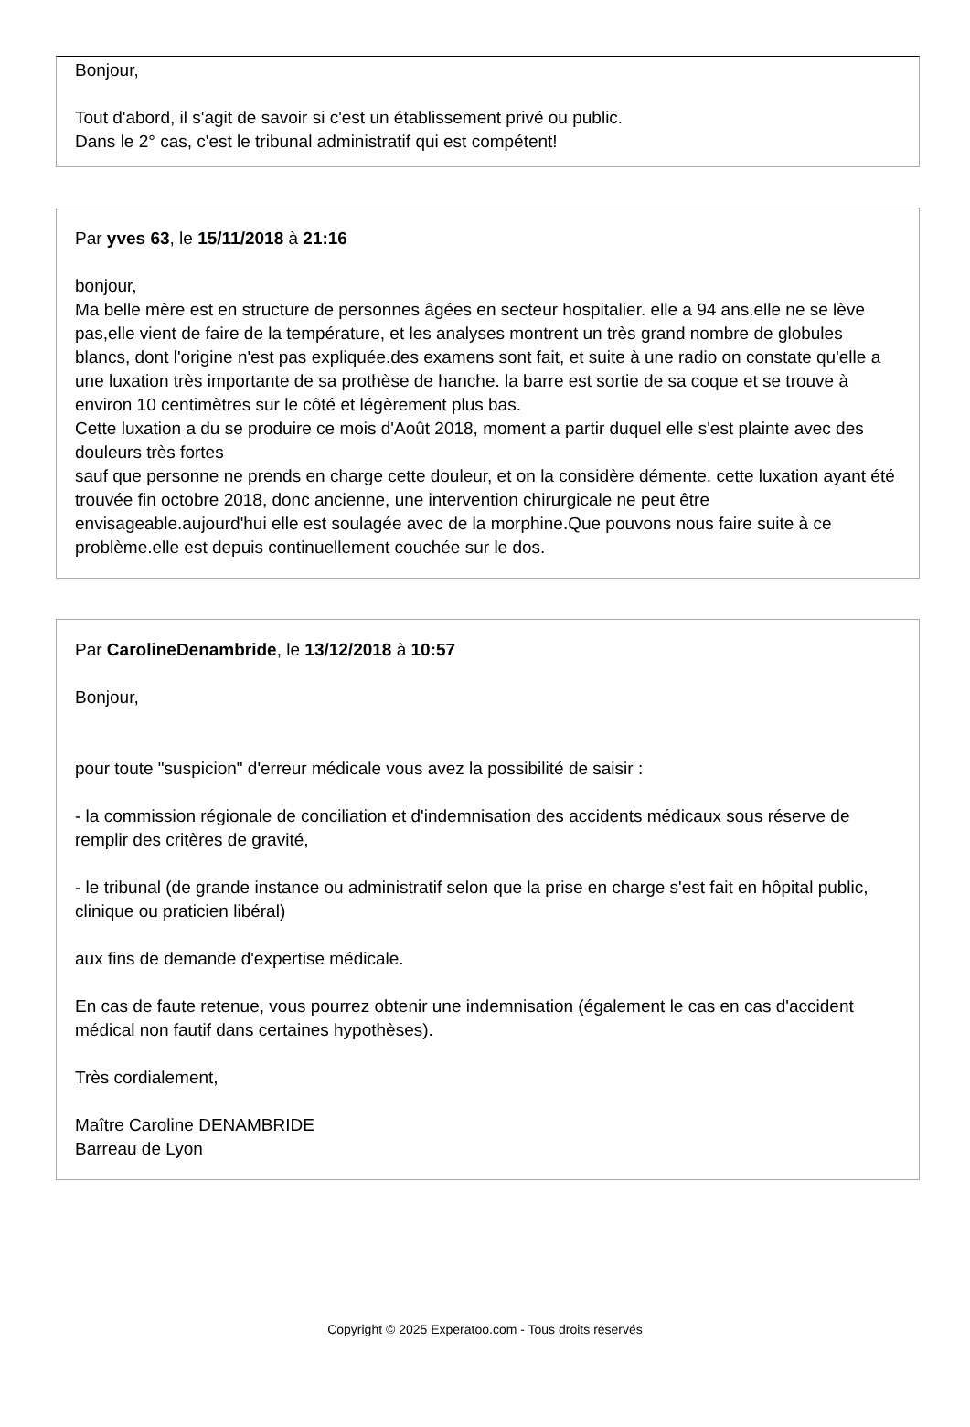Bonjour,
Tout d'abord, il s'agit de savoir si c'est un établissement privé ou public.
Dans le 2° cas, c'est le tribunal administratif qui est compétent!
Par yves 63, le 15/11/2018 à 21:16
bonjour,
Ma belle mère est en structure de personnes âgées en secteur hospitalier. elle a 94 ans.elle ne se lève pas,elle vient de faire de la température, et les analyses montrent un très grand nombre de globules blancs, dont l'origine n'est pas expliquée.des examens sont fait, et suite à une radio on constate qu'elle a une luxation très importante de sa prothèse de hanche. la barre est sortie de sa coque et se trouve à environ 10 centimètres sur le côté et légèrement plus bas.
Cette luxation a du se produire ce mois d'Août 2018, moment a partir duquel elle s'est plainte avec des douleurs très fortes
sauf que personne ne prends en charge cette douleur, et on la considère démente. cette luxation ayant été trouvée fin octobre 2018, donc ancienne, une intervention chirurgicale ne peut être envisageable.aujourd'hui elle est soulagée avec de la morphine.Que pouvons nous faire suite à ce problème.elle est depuis continuellement couchée sur le dos.
Par CarolineDenambride, le 13/12/2018 à 10:57
Bonjour,
pour toute "suspicion" d'erreur médicale vous avez la possibilité de saisir :
- la commission régionale de conciliation et d'indemnisation des accidents médicaux sous réserve de remplir des critères de gravité,
- le tribunal (de grande instance ou administratif selon que la prise en charge s'est fait en hôpital public, clinique ou praticien libéral)
aux fins de demande d'expertise médicale.
En cas de faute retenue, vous pourrez obtenir une indemnisation (également le cas en cas d'accident médical non fautif dans certaines hypothèses).
Très cordialement,
Maître Caroline DENAMBRIDE
Barreau de Lyon
Copyright © 2025 Experatoo.com - Tous droits réservés